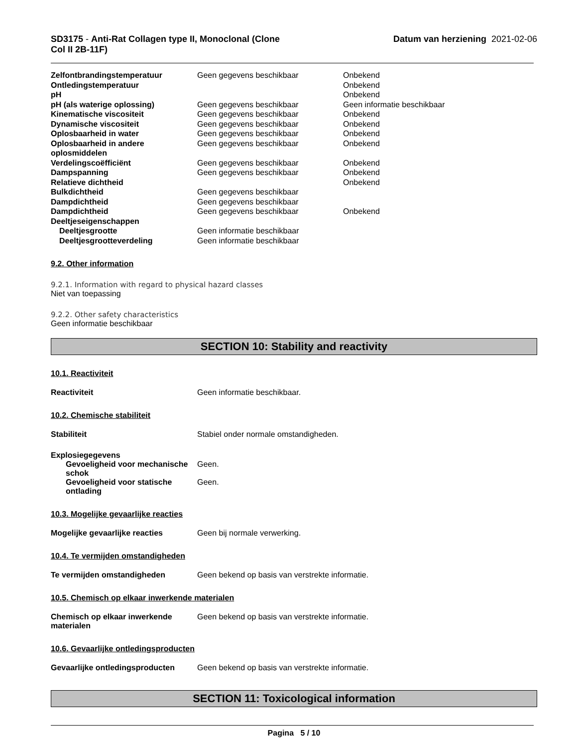SD3175 - Anti-Rat Collagen type II, Monoclonal (Clone
Col II 2B-11F)
Datum van herziening 2021-02-06
| Zelfontbrandingstemperatuur | Geen gegevens beschikbaar | Onbekend |
| Ontledingstemperatuur | | Onbekend |
| pH | | Onbekend |
| pH (als waterige oplossing) | Geen gegevens beschikbaar | Geen informatie beschikbaar |
| Kinematische viscositeit | Geen gegevens beschikbaar | Onbekend |
| Dynamische viscositeit | Geen gegevens beschikbaar | Onbekend |
| Oplosbaarheid in water | Geen gegevens beschikbaar | Onbekend |
| Oplosbaarheid in andere oplosmiddelen | Geen gegevens beschikbaar | Onbekend |
| Verdelingscoëfficiënt | Geen gegevens beschikbaar | Onbekend |
| Dampspanning | Geen gegevens beschikbaar | Onbekend |
| Relatieve dichtheid | | Onbekend |
| Bulkdichtheid | Geen gegevens beschikbaar | |
| Dampdichtheid | Geen gegevens beschikbaar | |
| Dampdichtheid | Geen gegevens beschikbaar | Onbekend |
| Deeltjeseigenschappen | | |
| Deeltjesgrootte | Geen informatie beschikbaar | |
| Deeltjesgrootteverdeling | Geen informatie beschikbaar | |
9.2. Other information
9.2.1. Information with regard to physical hazard classes
Niet van toepassing
9.2.2. Other safety characteristics
Geen informatie beschikbaar
SECTION 10: Stability and reactivity
10.1. Reactiviteit
Reactiviteit Geen informatie beschikbaar.
10.2. Chemische stabiliteit
Stabiliteit Stabiel onder normale omstandigheden.
Explosiegegevens
Gevoeligheid voor mechanische schok
Geen.
Gevoeligheid voor statische ontlading
Geen.
10.3. Mogelijke gevaarlijke reacties
Mogelijke gevaarlijke reacties Geen bij normale verwerking.
10.4. Te vermijden omstandigheden
Te vermijden omstandigheden Geen bekend op basis van verstrekte informatie.
10.5. Chemisch op elkaar inwerkende materialen
Chemisch op elkaar inwerkende materialen
Geen bekend op basis van verstrekte informatie.
10.6. Gevaarlijke ontledingsproducten
Gevaarlijke ontledingsproducten
Geen bekend op basis van verstrekte informatie.
SECTION 11: Toxicological information
Pagina 5 / 10